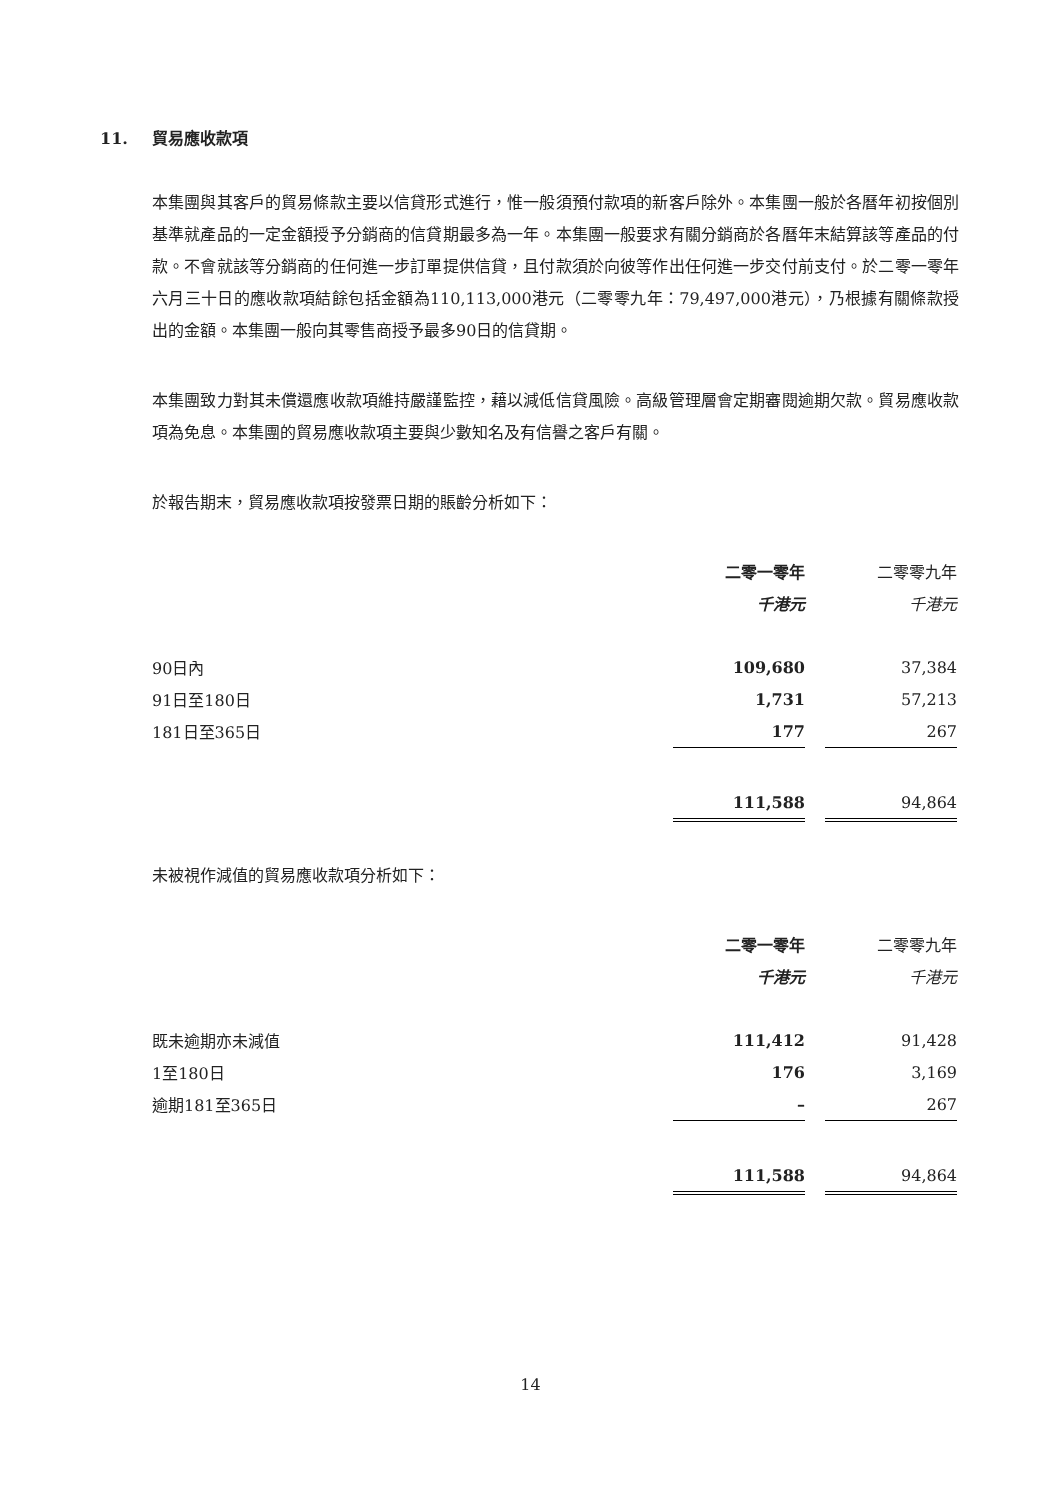11. 貿易應收款項
本集團與其客戶的貿易條款主要以信貸形式進行，惟一般須預付款項的新客戶除外。本集團一般於各曆年初按個別基準就產品的一定金額授予分銷商的信貸期最多為一年。本集團一般要求有關分銷商於各曆年末結算該等產品的付款。不會就該等分銷商的任何進一步訂單提供信貸，且付款須於向彼等作出任何進一步交付前支付。於二零一零年六月三十日的應收款項結餘包括金額為110,113,000港元（二零零九年：79,497,000港元），乃根據有關條款授出的金額。本集團一般向其零售商授予最多90日的信貸期。
本集團致力對其未償還應收款項維持嚴謹監控，藉以減低信貸風險。高級管理層會定期審閱逾期欠款。貿易應收款項為免息。本集團的貿易應收款項主要與少數知名及有信譽之客戶有關。
於報告期末，貿易應收款項按發票日期的賬齡分析如下：
| | 二零一零年 | | 二零零九年 |
| --- | --- | --- | --- |
| | 千港元 | | 千港元 |
| 90日內 | 109,680 | | 37,384 |
| 91日至180日 | 1,731 | | 57,213 |
| 181日至365日 | 177 | | 267 |
| | 111,588 | | 94,864 |
未被視作減值的貿易應收款項分析如下：
| | 二零一零年 | | 二零零九年 |
| --- | --- | --- | --- |
| | 千港元 | | 千港元 |
| 既未逾期亦未減值 | 111,412 | | 91,428 |
| 1至180日 | 176 | | 3,169 |
| 逾期181至365日 | – | | 267 |
| | 111,588 | | 94,864 |
14